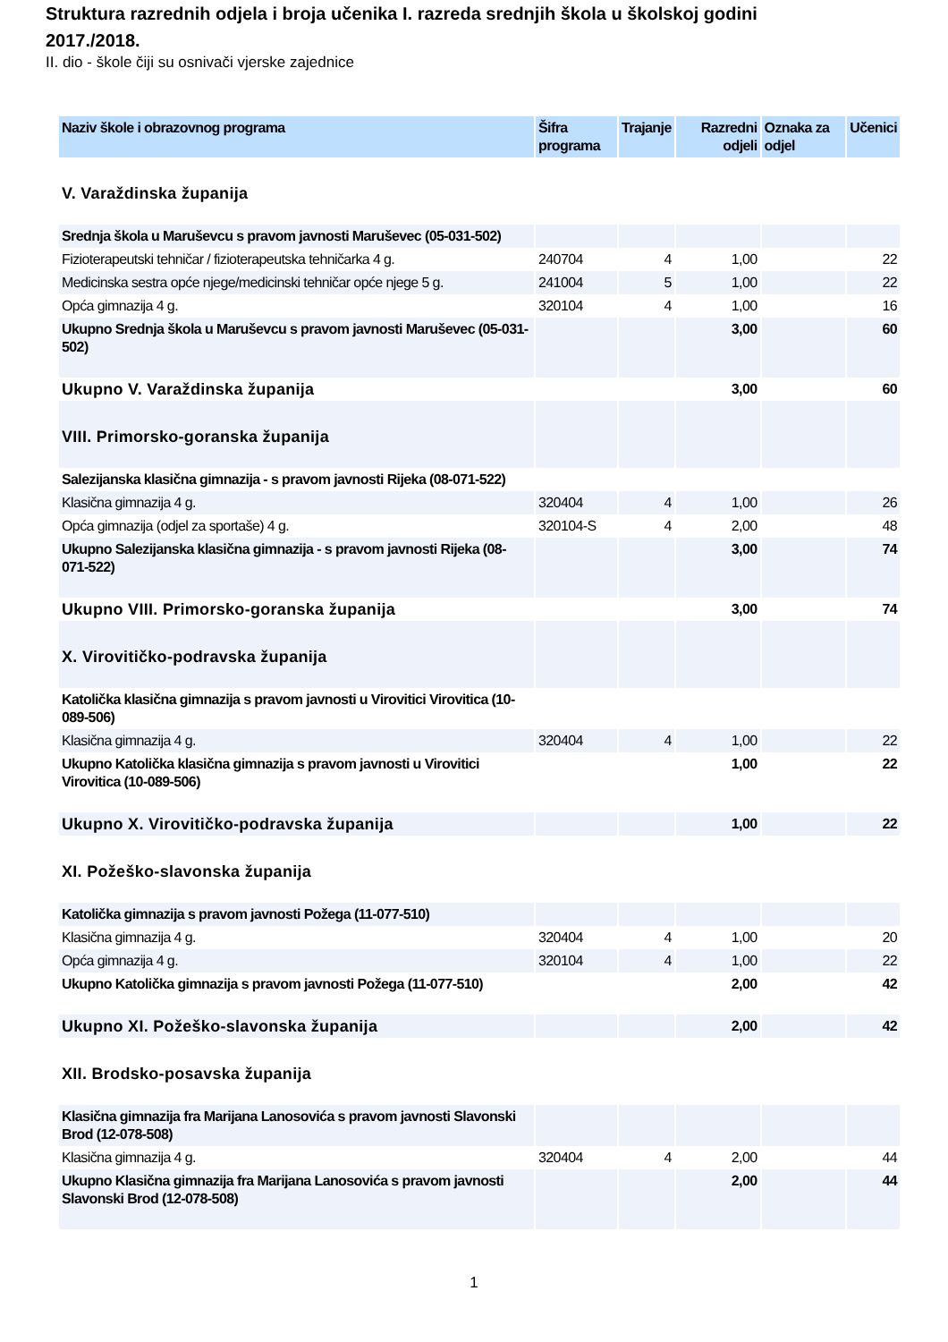Struktura razrednih odjela i broja učenika I. razreda srednjih škola u školskoj godini 2017./2018.
II. dio - škole čiji su osnivači vjerske zajednice
| Naziv škole i obrazovnog programa | Šifra programa | Trajanje | Razredni odjeli | Oznaka za odjel | Učenici |
| --- | --- | --- | --- | --- | --- |
| V. Varaždinska županija | | | | | |
| Srednja škola u Maruševcu s pravom javnosti Maruševec (05-031-502) | | | | | |
| Fizioterapeutski tehničar / fizioterapeutska tehničarka 4 g. | 240704 | 4 | 1,00 | | 22 |
| Medicinska sestra opće njege/medicinski tehničar opće njege 5 g. | 241004 | 5 | 1,00 | | 22 |
| Opća gimnazija 4 g. | 320104 | 4 | 1,00 | | 16 |
| Ukupno Srednja škola u Maruševcu s pravom javnosti Maruševec (05-031-502) | | | 3,00 | | 60 |
| Ukupno V. Varaždinska županija | | | 3,00 | | 60 |
| VIII. Primorsko-goranska županija | | | | | |
| Salezijanska klasična gimnazija - s pravom javnosti Rijeka (08-071-522) | | | | | |
| Klasična gimnazija 4 g. | 320404 | 4 | 1,00 | | 26 |
| Opća gimnazija (odjel za sportaše) 4 g. | 320104-S | 4 | 2,00 | | 48 |
| Ukupno Salezijanska klasična gimnazija - s pravom javnosti Rijeka (08-071-522) | | | 3,00 | | 74 |
| Ukupno VIII. Primorsko-goranska županija | | | 3,00 | | 74 |
| X. Virovitičko-podravska županija | | | | | |
| Katolička klasična gimnazija s pravom javnosti u Virovitici Virovitica (10-089-506) | | | | | |
| Klasična gimnazija 4 g. | 320404 | 4 | 1,00 | | 22 |
| Ukupno Katolička klasična gimnazija s pravom javnosti u Virovitici Virovitica (10-089-506) | | | 1,00 | | 22 |
| Ukupno X. Virovitičko-podravska županija | | | 1,00 | | 22 |
| XI. Požeško-slavonska županija | | | | | |
| Katolička gimnazija s pravom javnosti Požega (11-077-510) | | | | | |
| Klasična gimnazija 4 g. | 320404 | 4 | 1,00 | | 20 |
| Opća gimnazija 4 g. | 320104 | 4 | 1,00 | | 22 |
| Ukupno Katolička gimnazija s pravom javnosti Požega (11-077-510) | | | 2,00 | | 42 |
| Ukupno XI. Požeško-slavonska županija | | | 2,00 | | 42 |
| XII. Brodsko-posavska županija | | | | | |
| Klasična gimnazija fra Marijana Lanosovića s pravom javnosti Slavonski Brod (12-078-508) | | | | | |
| Klasična gimnazija 4 g. | 320404 | 4 | 2,00 | | 44 |
| Ukupno Klasična gimnazija fra Marijana Lanosovića s pravom javnosti Slavonski Brod (12-078-508) | | | 2,00 | | 44 |
1